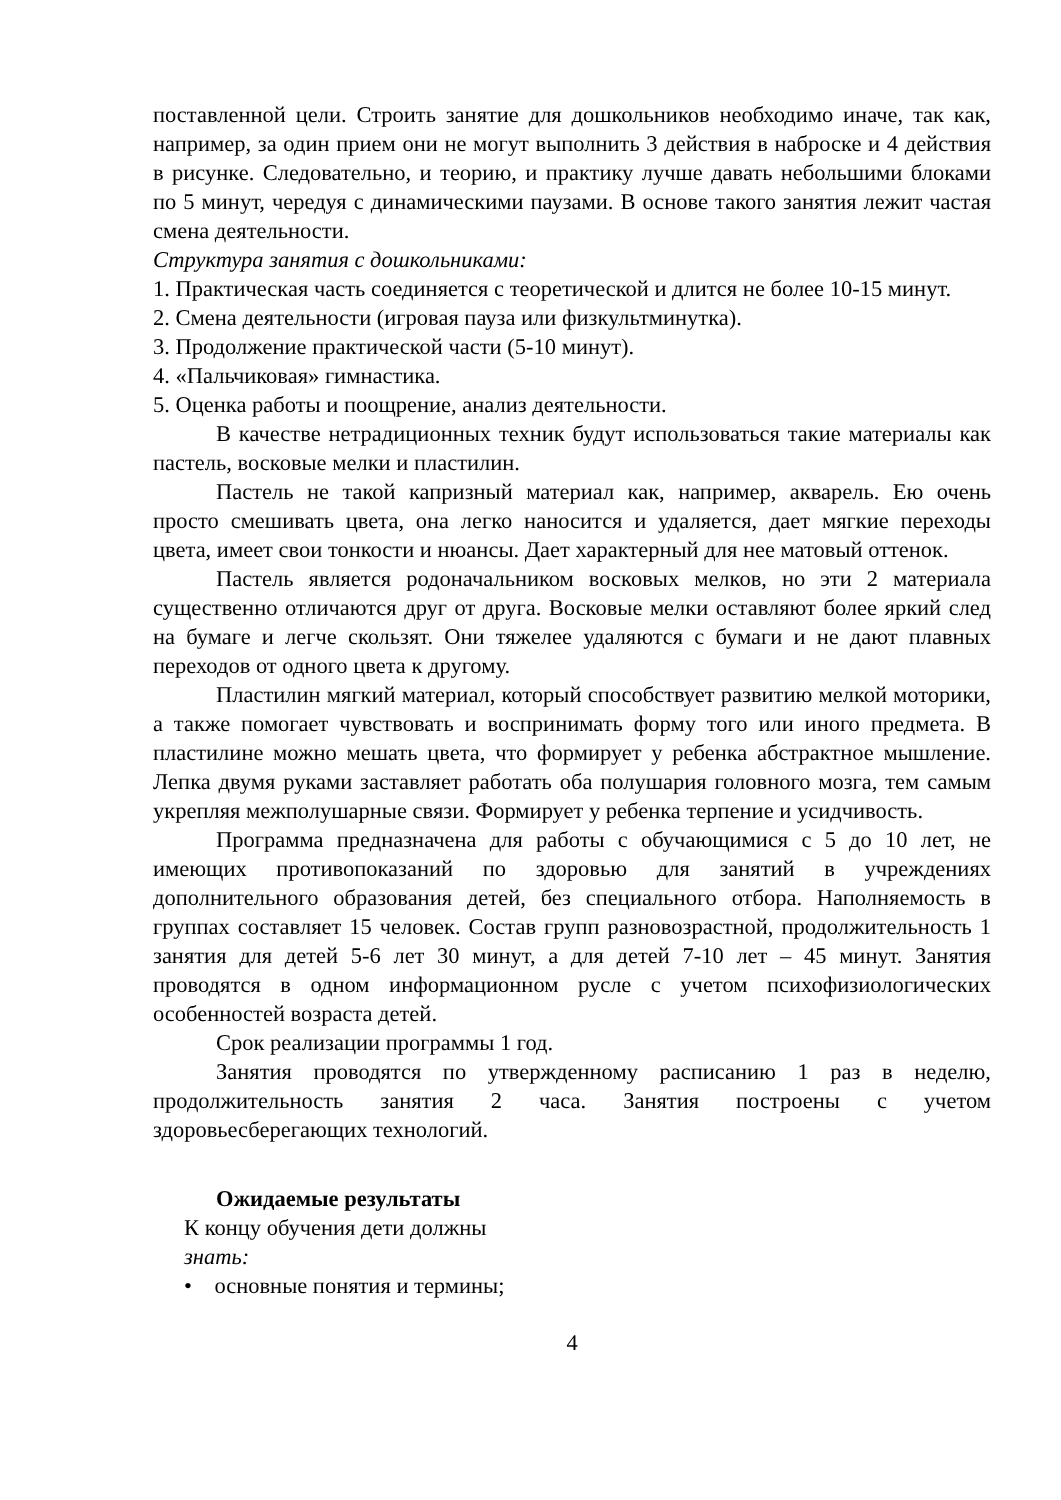поставленной цели. Строить занятие для дошкольников необходимо иначе, так как, например, за один прием они не могут выполнить 3 действия в наброске и 4 действия в рисунке. Следовательно, и теорию, и практику лучше давать небольшими блоками по 5 минут, чередуя с динамическими паузами. В основе такого занятия лежит частая смена деятельности.
Структура занятия с дошкольниками:
1. Практическая часть соединяется с теоретической и длится не более 10-15 минут.
2. Смена деятельности (игровая пауза или физкультминутка).
3. Продолжение практической части (5-10 минут).
4. «Пальчиковая» гимнастика.
5. Оценка работы и поощрение, анализ деятельности.
В качестве нетрадиционных техник будут использоваться такие материалы как пастель, восковые мелки и пластилин.
Пастель не такой капризный материал как, например, акварель. Ею очень просто смешивать цвета, она легко наносится и удаляется, дает мягкие переходы цвета, имеет свои тонкости и нюансы. Дает характерный для нее матовый оттенок.
Пастель является родоначальником восковых мелков, но эти 2 материала существенно отличаются друг от друга. Восковые мелки оставляют более яркий след на бумаге и легче скользят. Они тяжелее удаляются с бумаги и не дают плавных переходов от одного цвета к другому.
Пластилин мягкий материал, который способствует развитию мелкой моторики, а также помогает чувствовать и воспринимать форму того или иного предмета. В пластилине можно мешать цвета, что формирует у ребенка абстрактное мышление. Лепка двумя руками заставляет работать оба полушария головного мозга, тем самым укрепляя межполушарные связи. Формирует у ребенка терпение и усидчивость.
Программа предназначена для работы с обучающимися с 5 до 10 лет, не имеющих противопоказаний по здоровью для занятий в учреждениях дополнительного образования детей, без специального отбора. Наполняемость в группах составляет 15 человек. Состав групп разновозрастной, продолжительность 1 занятия для детей 5-6 лет 30 минут, а для детей 7-10 лет – 45 минут. Занятия проводятся в одном информационном русле с учетом психофизиологических особенностей возраста детей.
Срок реализации программы 1 год.
Занятия проводятся по утвержденному расписанию 1 раз в неделю, продолжительность занятия 2 часа. Занятия построены с учетом здоровьесберегающих технологий.
Ожидаемые результаты
К концу обучения дети должны
знать:
• основные понятия и термины;
4